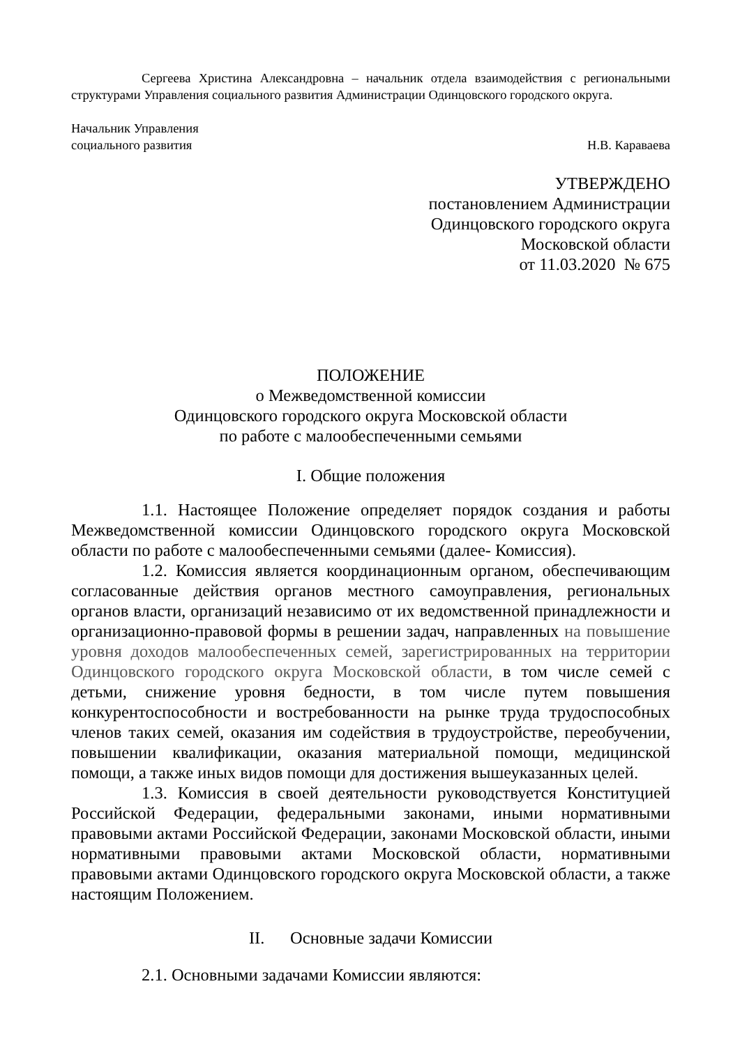Сергеева Христина Александровна – начальник отдела взаимодействия с региональными структурами Управления социального развития Администрации Одинцовского городского округа.
Начальник Управления
социального развития
Н.В. Караваева
УТВЕРЖДЕНО
постановлением Администрации
Одинцовского городского округа
Московской области
от 11.03.2020 № 675
ПОЛОЖЕНИЕ
о Межведомственной комиссии
Одинцовского городского округа Московской области
по работе с малообеспеченными семьями
I. Общие положения
1.1. Настоящее Положение определяет порядок создания и работы Межведомственной комиссии Одинцовского городского округа Московской области по работе с малообеспеченными семьями (далее- Комиссия).
1.2. Комиссия является координационным органом, обеспечивающим согласованные действия органов местного самоуправления, региональных органов власти, организаций независимо от их ведомственной принадлежности и организационно-правовой формы в решении задач, направленных на повышение уровня доходов малообеспеченных семей, зарегистрированных на территории Одинцовского городского округа Московской области, в том числе семей с детьми, снижение уровня бедности, в том числе путем повышения конкурентоспособности и востребованности на рынке труда трудоспособных членов таких семей, оказания им содействия в трудоустройстве, переобучении, повышении квалификации, оказания материальной помощи, медицинской помощи, а также иных видов помощи для достижения вышеуказанных целей.
1.3. Комиссия в своей деятельности руководствуется Конституцией Российской Федерации, федеральными законами, иными нормативными правовыми актами Российской Федерации, законами Московской области, иными нормативными правовыми актами Московской области, нормативными правовыми актами Одинцовского городского округа Московской области, а также настоящим Положением.
II. Основные задачи Комиссии
2.1. Основными задачами Комиссии являются: